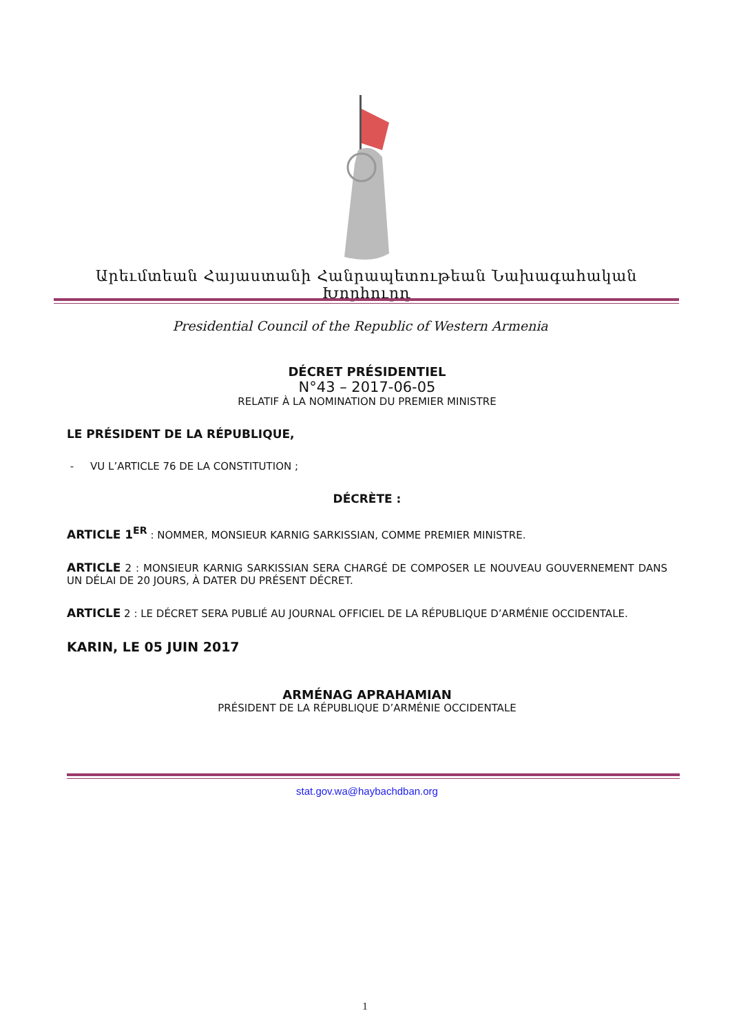Արեւմտեան Հայաստանի Հանրապետութեան Նախագահական Խորհուրդ
Presidential Council of the Republic of Western Armenia
DÉCRET PRÉSIDENTIEL
N°43 – 2017-06-05
RELATIF À LA NOMINATION DU PREMIER MINISTRE
LE PRÉSIDENT DE LA RÉPUBLIQUE,
- VU L’ARTICLE 76 DE LA CONSTITUTION ;
DÉCRÈTE :
ARTICLE 1<sup>ER</sup> : NOMMER, MONSIEUR KARNIG SARKISSIAN, COMME PREMIER MINISTRE.
ARTICLE 2 : MONSIEUR KARNIG SARKISSIAN SERA CHARGÉ DE COMPOSER LE NOUVEAU GOUVERNEMENT DANS UN DÉLAI DE 20 JOURS, À DATER DU PRÉSENT DÉCRET.
ARTICLE 2 : LE DÉCRET SERA PUBLIÉ AU JOURNAL OFFICIEL DE LA RÉPUBLIQUE D’ARMÉNIE OCCIDENTALE.
KARIN, LE 05 JUIN 2017
ARMÉNAG APRAHAMIAN
PRÉSIDENT DE LA RÉPUBLIQUE D’ARMÉNIE OCCIDENTALE
stat.gov.wa@haybachdban.org
1